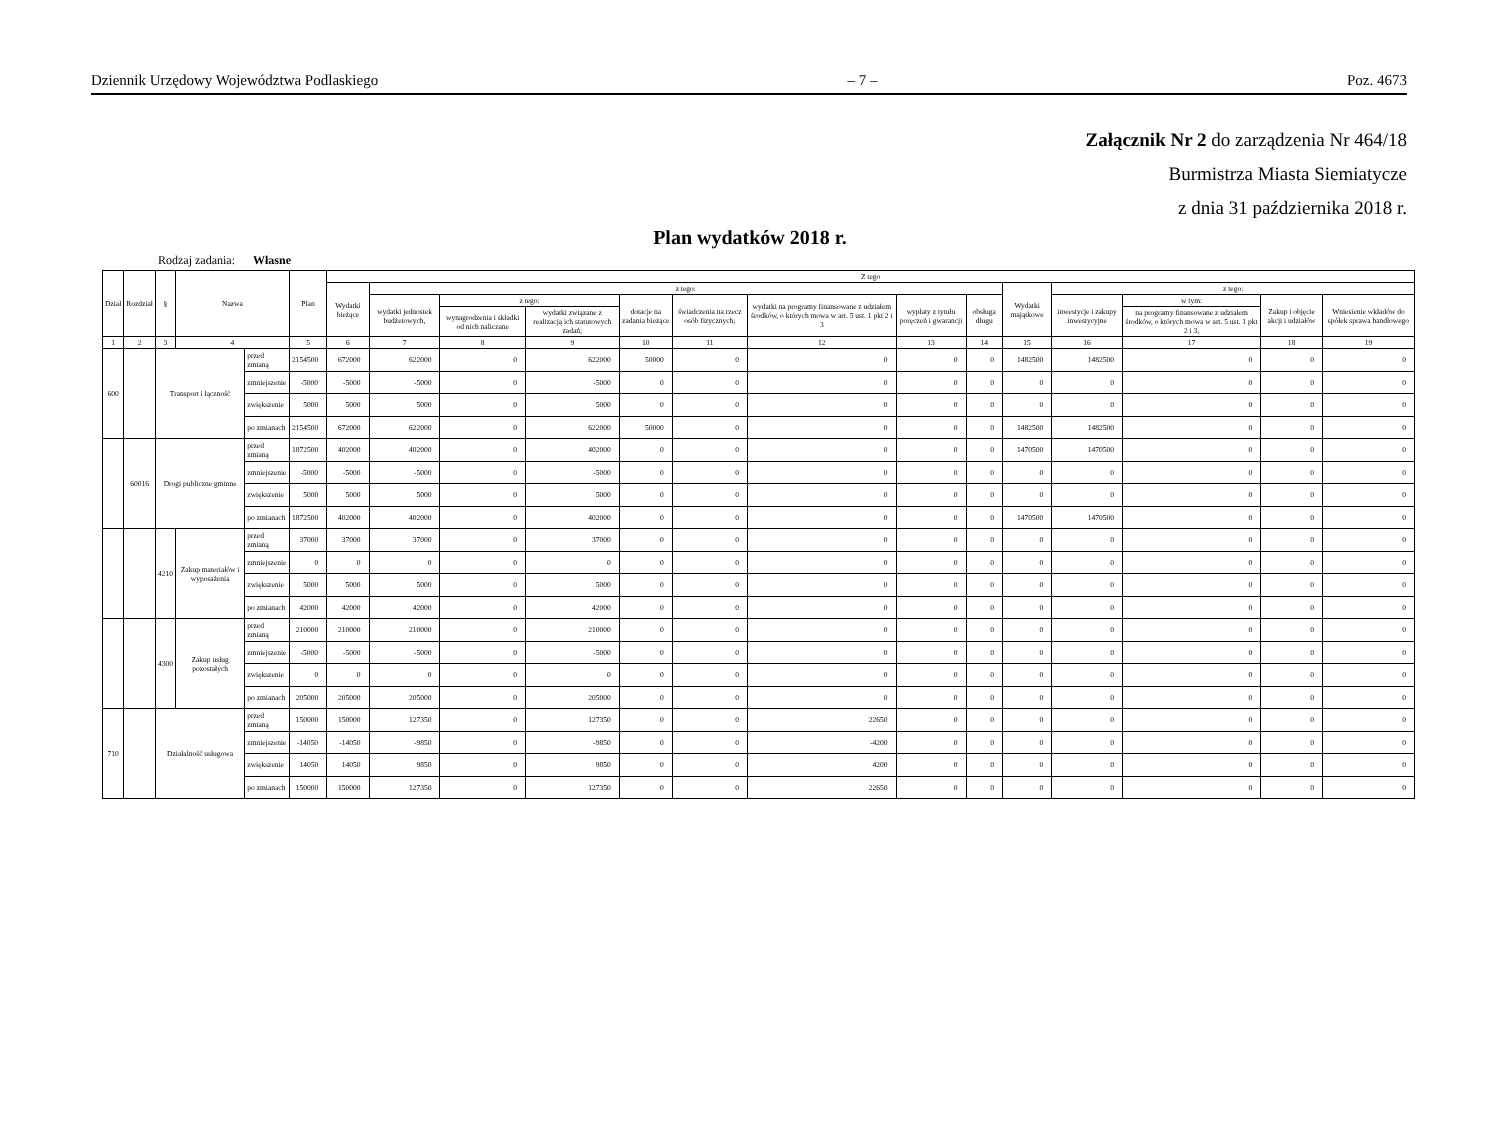Dziennik Urzędowy Województwa Podlaskiego – 7 – Poz. 4673
Załącznik Nr 2 do zarządzenia Nr 464/18
Burmistrza Miasta Siemiatycze
z dnia 31 października 2018 r.
Plan wydatków 2018 r.
Rodzaj zadania: Własne
| Dział | Rozdział | § | Nazwa | | Plan | Z tego | | | | | | | | | | | | | |
| --- | --- | --- | --- | --- | --- | --- | --- | --- | --- | --- | --- | --- | --- | --- | --- | --- | --- | --- | --- |
| | | | | | | Wydatki bieżące | z tego: | | | | | | | | Wydatki majątkowe | z tego: | | | |
| | | | | | | | wydatki jednostek budżetowych, | z tego: | | dotacje na zadania bieżące | świadczenia na rzecz osób fizycznych; | wydatki na programy finansowane z udziałem środków, o których mowa w art. 5 ust. 1 pkt 2 i 3 | wypłaty z tytułu poręczeń i gwarancji | obsługa długu | | inwestycje i zakupy inwestycyjne | w tym: | Zakup i objęcie akcji i udziałów | Wniesienie wkładów do spółek sprawa handlowego |
| | | | | | | | | wynagrodzenia i składki od nich naliczane | wydatki związane z realizacją ich statutowych zadań; | | | | | | | | na programy finansowane z udziałem środków, o których mowa w art. 5 ust. 1 pkt 2 i 3, | | |
| 1 | 2 | 3 | 4 | | 5 | 6 | 7 | 8 | 9 | 10 | 11 | 12 | 13 | 14 | 15 | 16 | 17 | 18 | 19 |
| 600 | | Transport i łączność | | przed zmianą | 2154500 | 672000 | 622000 | 0 | 622000 | 50000 | 0 | 0 | 0 | 0 | 1482500 | 1482500 | 0 | 0 | 0 |
| | | | | zmniejszenie | -5000 | -5000 | -5000 | 0 | -5000 | 0 | 0 | 0 | 0 | 0 | 0 | 0 | 0 | 0 | 0 |
| | | | | zwiększenie | 5000 | 5000 | 5000 | 0 | 5000 | 0 | 0 | 0 | 0 | 0 | 0 | 0 | 0 | 0 | 0 |
| | | | | po zmianach | 2154500 | 672000 | 622000 | 0 | 622000 | 50000 | 0 | 0 | 0 | 0 | 1482500 | 1482500 | 0 | 0 | 0 |
| | 60016 | Drogi publiczne gminne | | przed zmianą | 1872500 | 402000 | 402000 | 0 | 402000 | 0 | 0 | 0 | 0 | 0 | 1470500 | 1470500 | 0 | 0 | 0 |
| | | | | zmniejszenie | -5000 | -5000 | -5000 | 0 | -5000 | 0 | 0 | 0 | 0 | 0 | 0 | 0 | 0 | 0 | 0 |
| | | | | zwiększenie | 5000 | 5000 | 5000 | 0 | 5000 | 0 | 0 | 0 | 0 | 0 | 0 | 0 | 0 | 0 | 0 |
| | | | | po zmianach | 1872500 | 402000 | 402000 | 0 | 402000 | 0 | 0 | 0 | 0 | 0 | 1470500 | 1470500 | 0 | 0 | 0 |
| | | 4210 | Zakup materiałów i wyposażenia | przed zmianą | 37000 | 37000 | 37000 | 0 | 37000 | 0 | 0 | 0 | 0 | 0 | 0 | 0 | 0 | 0 | 0 |
| | | | | zmniejszenie | 0 | 0 | 0 | 0 | 0 | 0 | 0 | 0 | 0 | 0 | 0 | 0 | 0 | 0 | 0 |
| | | | | zwiększenie | 5000 | 5000 | 5000 | 0 | 5000 | 0 | 0 | 0 | 0 | 0 | 0 | 0 | 0 | 0 | 0 |
| | | | | po zmianach | 42000 | 42000 | 42000 | 0 | 42000 | 0 | 0 | 0 | 0 | 0 | 0 | 0 | 0 | 0 | 0 |
| | | 4300 | Zakup usług pozostałych | przed zmianą | 210000 | 210000 | 210000 | 0 | 210000 | 0 | 0 | 0 | 0 | 0 | 0 | 0 | 0 | 0 | 0 |
| | | | | zmniejszenie | -5000 | -5000 | -5000 | 0 | -5000 | 0 | 0 | 0 | 0 | 0 | 0 | 0 | 0 | 0 | 0 |
| | | | | zwiększenie | 0 | 0 | 0 | 0 | 0 | 0 | 0 | 0 | 0 | 0 | 0 | 0 | 0 | 0 | 0 |
| | | | | po zmianach | 205000 | 205000 | 205000 | 0 | 205000 | 0 | 0 | 0 | 0 | 0 | 0 | 0 | 0 | 0 | 0 |
| 710 | | Działalność usługowa | | przed zmianą | 150000 | 150000 | 127350 | 0 | 127350 | 0 | 0 | 22650 | 0 | 0 | 0 | 0 | 0 | 0 | 0 |
| | | | | zmniejszenie | -14050 | -14050 | -9850 | 0 | -9850 | 0 | 0 | -4200 | 0 | 0 | 0 | 0 | 0 | 0 | 0 |
| | | | | zwiększenie | 14050 | 14050 | 9850 | 0 | 9850 | 0 | 0 | 4200 | 0 | 0 | 0 | 0 | 0 | 0 | 0 |
| | | | | po zmianach | 150000 | 150000 | 127350 | 0 | 127350 | 0 | 0 | 22650 | 0 | 0 | 0 | 0 | 0 | 0 | 0 |